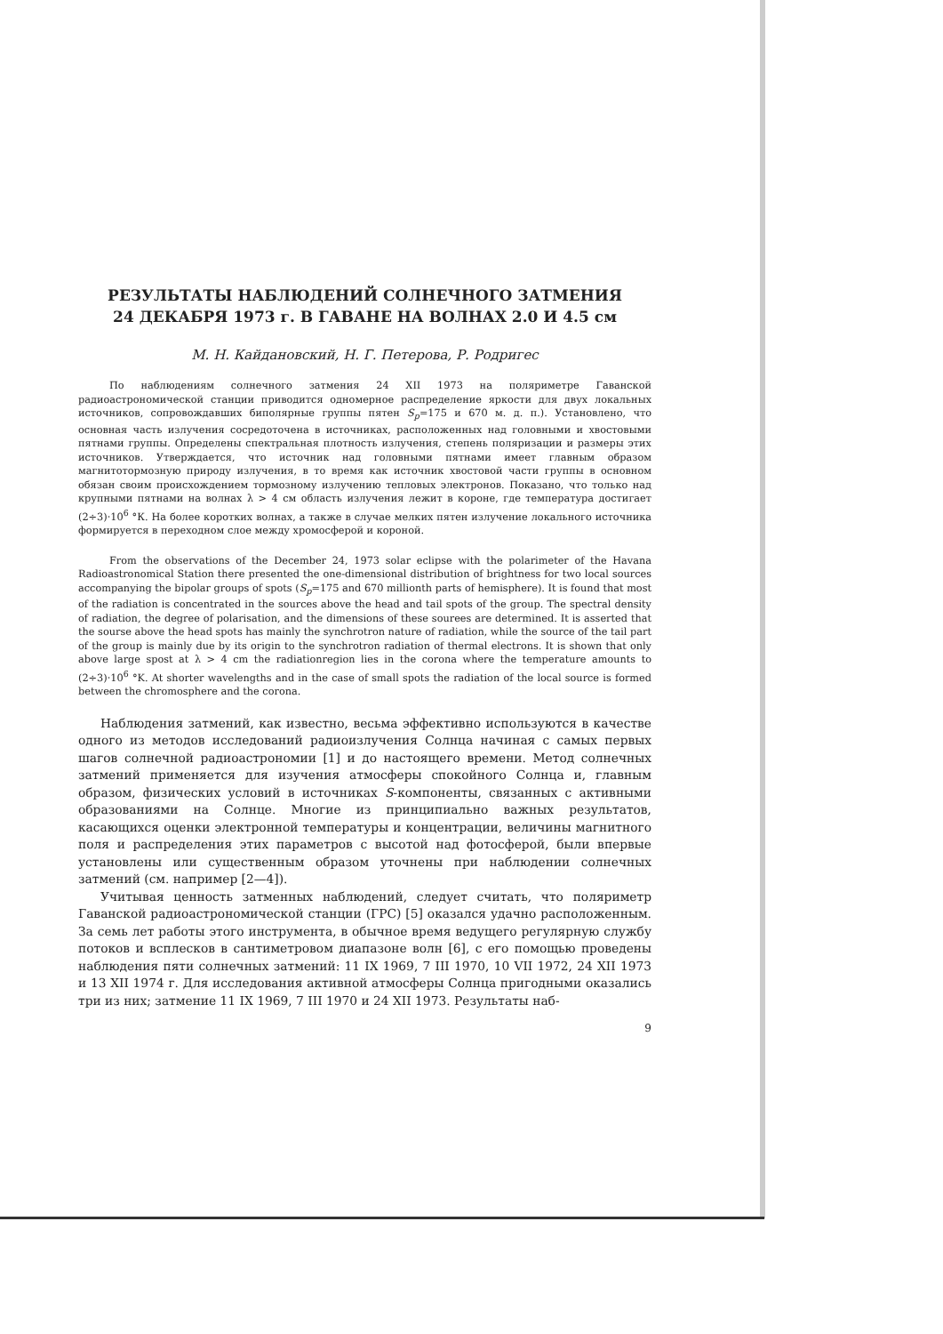РЕЗУЛЬТАТЫ НАБЛЮДЕНИЙ СОЛНЕЧНОГО ЗАТМЕНИЯ
24 ДЕКАБРЯ 1973 г. В ГАВАНЕ НА ВОЛНАХ 2.0 И 4.5 см
М. Н. Кайдановский, Н. Г. Петерова, Р. Родригес
По наблюдениям солнечного затмения 24 XII 1973 на поляриметре Гаванской радиоастрономической станции приводится одномерное распределение яркости для двух локальных источников, сопровождавших биполярные группы пятен S<sub>p</sub>=175 и 670 м. д. п.). Установлено, что основная часть излучения сосредоточена в источниках, расположенных над головными и хвостовыми пятнами группы. Определены спектральная плотность излучения, степень поляризации и размеры этих источников. Утверждается, что источник над головными пятнами имеет главным образом магнитотормозную природу излучения, в то время как источник хвостовой части группы в основном обязан своим происхождением тормозному излучению тепловых электронов. Показано, что только над крупными пятнами на волнах λ > 4 см область излучения лежит в короне, где температура достигает (2÷3)·10<sup>6</sup> °К. На более коротких волнах, а также в случае мелких пятен излучение локального источника формируется в переходном слое между хромосферой и короной.
From the observations of the December 24, 1973 solar eclipse with the polarimeter of the Havana Radioastronomical Station there presented the one-dimensional distribution of brightness for two local sources accompanying the bipolar groups of spots (S<sub>p</sub>=175 and 670 millionth parts of hemisphere). It is found that most of the radiation is concentrated in the sources above the head and tail spots of the group. The spectral density of radiation, the degree of polarisation, and the dimensions of these sourees are determined. It is asserted that the sourse above the head spots has mainly the synchrotron nature of radiation, while the source of the tail part of the group is mainly due by its origin to the synchrotron radiation of thermal electrons. It is shown that only above large spost at λ > 4 cm the radiationregion lies in the corona where the temperature amounts to (2÷3)·10<sup>6</sup> °K. At shorter wavelengths and in the case of small spots the radiation of the local source is formed between the chromosphere and the corona.
Наблюдения затмений, как известно, весьма эффективно используются в качестве одного из методов исследований радиоизлучения Солнца начиная с самых первых шагов солнечной радиоастрономии [1] и до настоящего времени. Метод солнечных затмений применяется для изучения атмосферы спокойного Солнца и, главным образом, физических условий в источниках S-компоненты, связанных с активными образованиями на Солнце. Многие из принципиально важных результатов, касающихся оценки электронной температуры и концентрации, величины магнитного поля и распределения этих параметров с высотой над фотосферой, были впервые установлены или существенным образом уточнены при наблюдении солнечных затмений (см. например [2—4]).
Учитывая ценность затменных наблюдений, следует считать, что поляриметр Гаванской радиоастрономической станции (ГРС) [5] оказался удачно расположенным. За семь лет работы этого инструмента, в обычное время ведущего регулярную службу потоков и всплесков в сантиметровом диапазоне волн [6], с его помощью проведены наблюдения пяти солнечных затмений: 11 IX 1969, 7 III 1970, 10 VII 1972, 24 XII 1973 и 13 XII 1974 г. Для исследования активной атмосферы Солнца пригодными оказались три из них; затмение 11 IX 1969, 7 III 1970 и 24 XII 1973. Результаты наб-
9